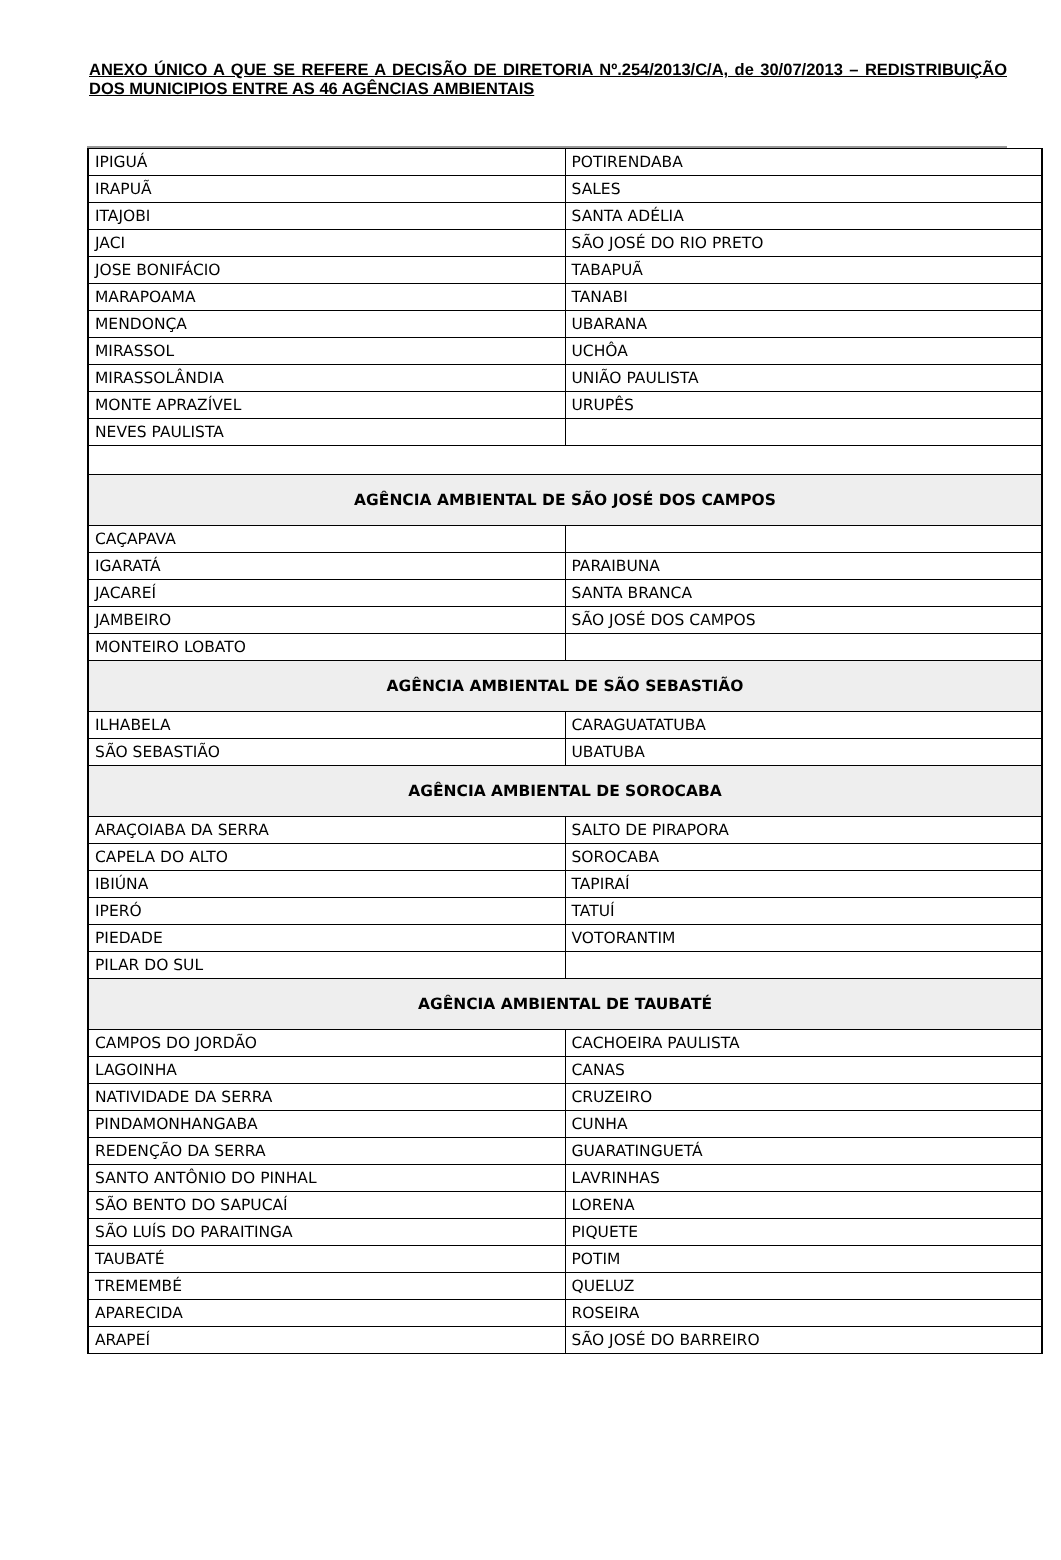ANEXO ÚNICO A QUE SE REFERE A DECISÃO DE DIRETORIA Nº.254/2013/C/A, de 30/07/2013 – REDISTRIBUIÇÃO DOS MUNICIPIOS ENTRE AS 46 AGÊNCIAS AMBIENTAIS
| IPIGUÁ | POTIRENDABA |
| IRAPUÃ | SALES |
| ITAJOBI | SANTA ADÉLIA |
| JACI | SÃO JOSÉ DO RIO PRETO |
| JOSE BONIFÁCIO | TABAPUÃ |
| MARAPOAMA | TANABI |
| MENDONÇA | UBARANA |
| MIRASSOL | UCHÔA |
| MIRASSOLÂNDIA | UNIÃO PAULISTA |
| MONTE APRAZÍVEL | URUPÊS |
| NEVES PAULISTA | |
| AGÊNCIA AMBIENTAL DE SÃO JOSÉ DOS CAMPOS | |
| CAÇAPAVA | |
| IGARATÁ | PARAIBUNA |
| JACAREÍ | SANTA BRANCA |
| JAMBEIRO | SÃO JOSÉ DOS CAMPOS |
| MONTEIRO LOBATO | |
| AGÊNCIA AMBIENTAL DE SÃO SEBASTIÃO | |
| ILHABELA | CARAGUATATUBA |
| SÃO SEBASTIÃO | UBATUBA |
| AGÊNCIA AMBIENTAL DE SOROCABA | |
| ARAÇOIABA DA SERRA | SALTO DE PIRAPORA |
| CAPELA DO ALTO | SOROCABA |
| IBIÚNA | TAPIRAÍ |
| IPERÓ | TATUÍ |
| PIEDADE | VOTORANTIM |
| PILAR DO SUL | |
| AGÊNCIA AMBIENTAL DE TAUBATÉ | |
| CAMPOS DO JORDÃO | CACHOEIRA PAULISTA |
| LAGOINHA | CANAS |
| NATIVIDADE DA SERRA | CRUZEIRO |
| PINDAMONHANGABA | CUNHA |
| REDENÇÃO DA SERRA | GUARATINGUETÁ |
| SANTO ANTÔNIO DO PINHAL | LAVRINHAS |
| SÃO BENTO DO SAPUCAÍ | LORENA |
| SÃO LUÍS DO PARAITINGA | PIQUETE |
| TAUBATÉ | POTIM |
| TREMEMBÉ | QUELUZ |
| APARECIDA | ROSEIRA |
| ARAPEÍ | SÃO JOSÉ DO BARREIRO |